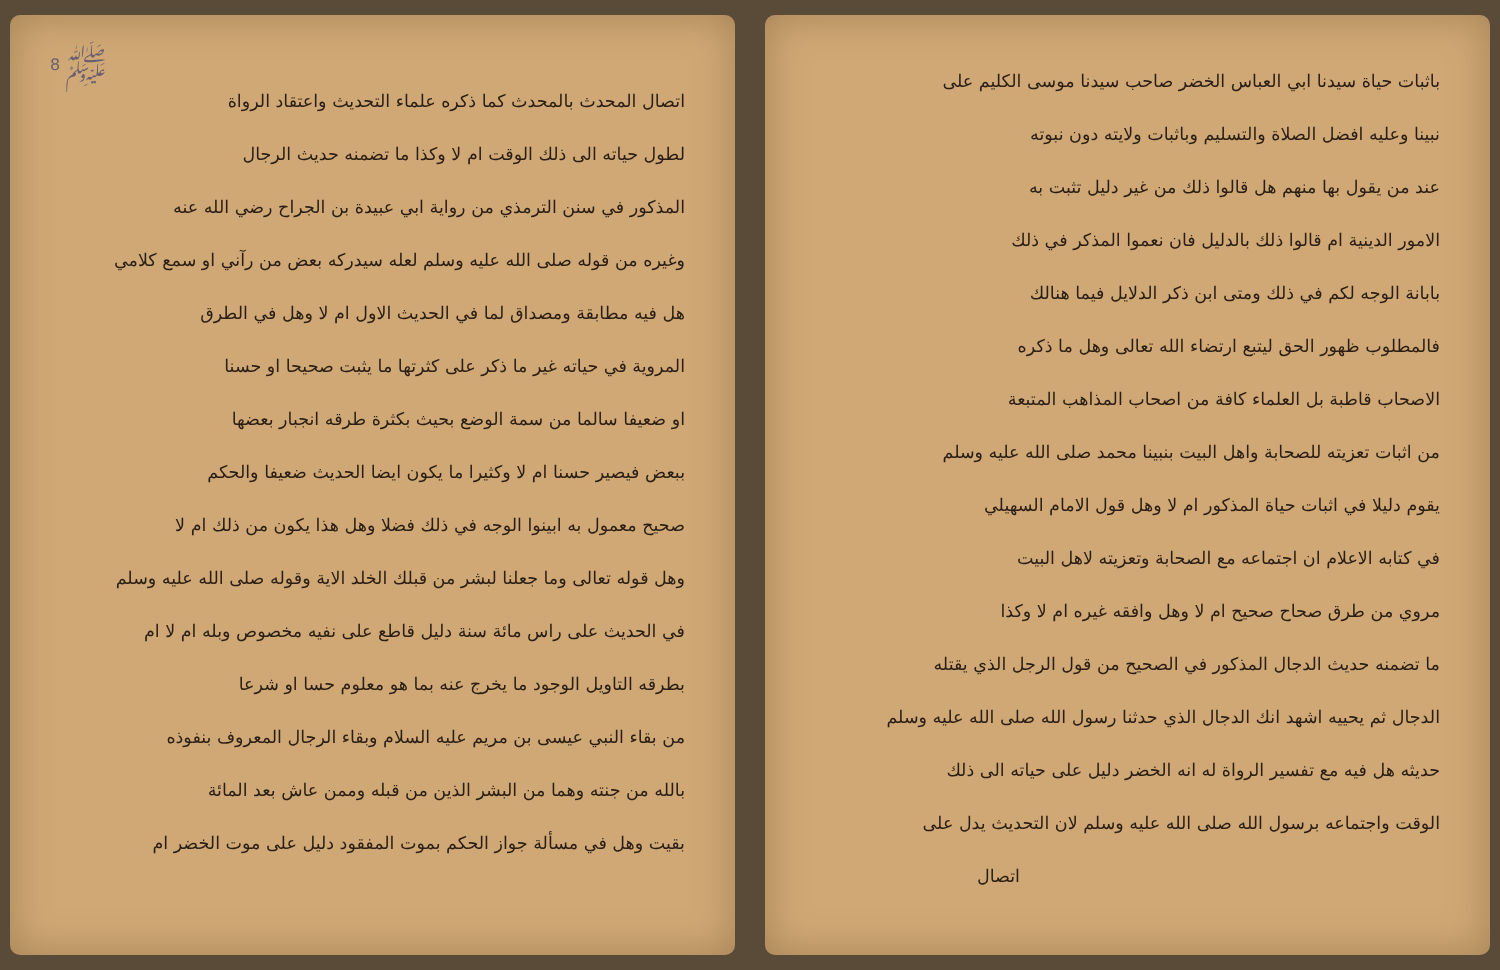باثبات حياة سيدنا ابي العباس الخضر صاحب سيدنا موسى الكليم على
نبينا وعليه افضل الصلاة والتسليم وباثبات ولايته دون نبوته
عند من يقول بها منهم هل قالوا ذلك من غير دليل تثبت به
الامور الدينية ام قالوا ذلك بالدليل فان نعموا المذكر في ذلك
بابانة الوجه لكم في ذلك ومتى ابن ذكر الدلايل فيما هنالك
فالمطلوب ظهور الحق ليتبع ارتضاء الله تعالى وهل ما ذكره
الاصحاب قاطبة بل العلماء كافة من اصحاب المذاهب المتبعة
من اثبات تعزيته للصحابة واهل البيت بنبينا محمد صلى الله عليه وسلم
يقوم دليلا في اثبات حياة المذكور ام لا وهل قول الامام السهيلي
في كتابه الاعلام ان اجتماعه مع الصحابة وتعزيته لاهل البيت
مروي من طرق صحاح صحيح ام لا وهل وافقه غيره ام لا وكذا
ما تضمنه حديث الدجال المذكور في الصحيح من قول الرجل الذي يقتله
الدجال ثم يحييه اشهد انك الدجال الذي حدثنا رسول الله صلى الله عليه وسلم
حديثه هل فيه مع تفسير الرواة له انه الخضر دليل على حياته الى ذلك
الوقت واجتماعه برسول الله صلى الله عليه وسلم لان التحديث يدل على
اتصال
ﷺ 8
اتصال المحدث بالمحدث كما ذكره علماء التحديث واعتقاد الرواة
لطول حياته الى ذلك الوقت ام لا وكذا ما تضمنه حديث الرجال
المذكور في سنن الترمذي من رواية ابي عبيدة بن الجراح رضي الله عنه
وغيره من قوله صلى الله عليه وسلم لعله سيدركه بعض من رآني او سمع كلامي
هل فيه مطابقة ومصداق لما في الحديث الاول ام لا وهل في الطرق
المروية في حياته غير ما ذكر على كثرتها ما يثبت صحيحا او حسنا
او ضعيفا سالما من سمة الوضع بحيث بكثرة طرقه انجبار بعضها
ببعض فيصير حسنا ام لا وكثيرا ما يكون ايضا الحديث ضعيفا والحكم
صحيح معمول به ابينوا الوجه في ذلك فضلا وهل هذا يكون من ذلك ام لا
وهل قوله تعالى وما جعلنا لبشر من قبلك الخلد الاية وقوله صلى الله عليه وسلم
في الحديث على راس مائة سنة دليل قاطع على نفيه مخصوص وبله ام لا ام
بطرقه التاويل الوجود ما يخرج عنه بما هو معلوم حسا او شرعا
من بقاء النبي عيسى بن مريم عليه السلام وبقاء الرجال المعروف بنفوذه
بالله من جنته وهما من البشر الذين من قبله وممن عاش بعد المائة
بقيت وهل في مسألة جواز الحكم بموت المفقود دليل على موت الخضر ام